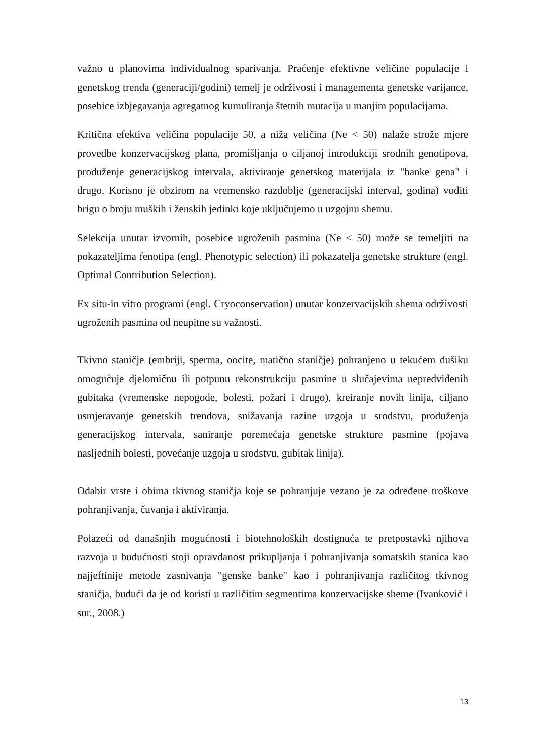važno u planovima individualnog sparivanja. Praćenje efektivne veličine populacije i genetskog trenda (generaciji/godini) temelj je održivosti i managementa genetske varijance, posebice izbjegavanja agregatnog kumuliranja štetnih mutacija u manjim populacijama.
Kritična efektiva veličina populacije 50, a niža veličina (Ne < 50) nalaže strože mjere provedbe konzervacijskog plana, promišljanja o ciljanoj introdukciji srodnih genotipova, produženje generacijskog intervala, aktiviranje genetskog materijala iz "banke gena" i drugo. Korisno je obzirom na vremensko razdoblje (generacijski interval, godina) voditi brigu o broju muških i ženskih jedinki koje uključujemo u uzgojnu shemu.
Selekcija unutar izvornih, posebice ugroženih pasmina (Ne < 50) može se temeljiti na pokazateljima fenotipa (engl. Phenotypic selection) ili pokazatelja genetske strukture (engl. Optimal Contribution Selection).
Ex situ-in vitro programi (engl. Cryoconservation) unutar konzervacijskih shema održivosti ugroženih pasmina od neupitne su važnosti.
Tkivno staničje (embriji, sperma, oocite, matično staničje) pohranjeno u tekućem dušiku omogućuje djelomičnu ili potpunu rekonstrukciju pasmine u slučajevima nepredviđenih gubitaka (vremenske nepogode, bolesti, požari i drugo), kreiranje novih linija, ciljano usmjeravanje genetskih trendova, snižavanja razine uzgoja u srodstvu, produženja generacijskog intervala, saniranje poremećaja genetske strukture pasmine (pojava nasljednih bolesti, povećanje uzgoja u srodstvu, gubitak linija).
Odabir vrste i obima tkivnog staničja koje se pohranjuje vezano je za određene troškove pohranjivanja, čuvanja i aktiviranja.
Polazeći od današnjih mogućnosti i biotehnoloških dostignuća te pretpostavki njihova razvoja u budućnosti stoji opravdanost prikupljanja i pohranjivanja somatskih stanica kao najjeftinije metode zasnivanja "genske banke" kao i pohranjivanja različitog tkivnog staničja, budući da je od koristi u različitim segmentima konzervacijske sheme (Ivanković i sur., 2008.)
13